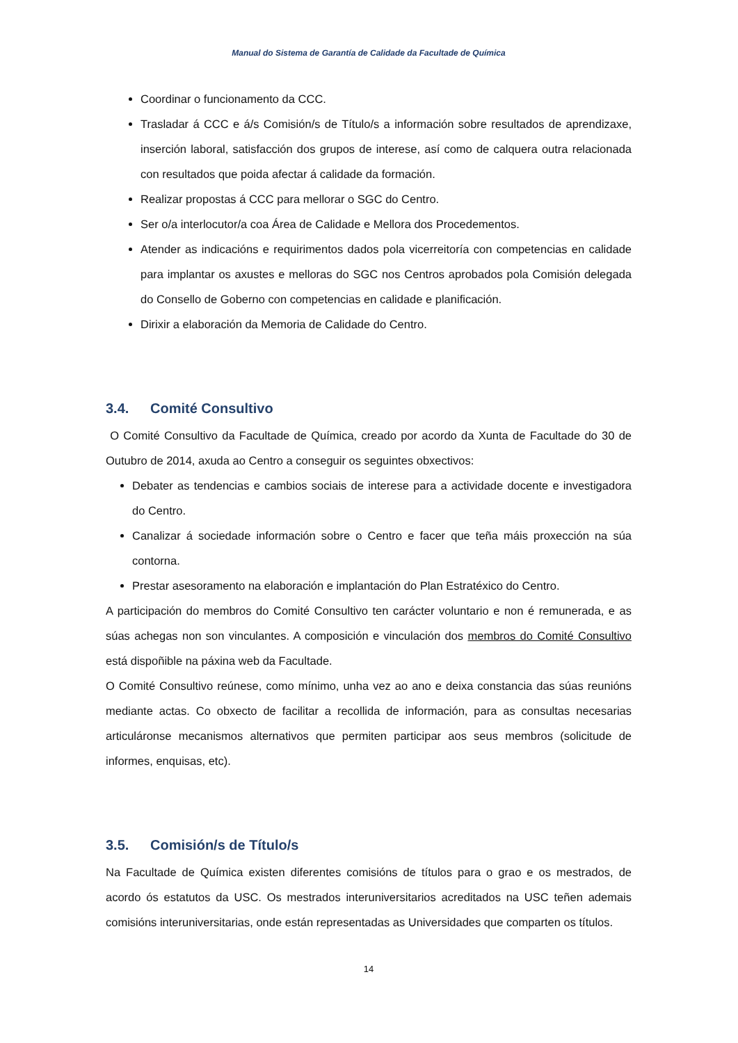Manual do Sistema de Garantía de Calidade da Facultade de Química
Coordinar o funcionamento da CCC.
Trasladar á CCC e á/s Comisión/s de Título/s a información sobre resultados de aprendizaxe, inserción laboral, satisfacción dos grupos de interese, así como de calquera outra relacionada con resultados que poida afectar á calidade da formación.
Realizar propostas á CCC para mellorar o SGC do Centro.
Ser o/a interlocutor/a coa Área de Calidade e Mellora dos Procedementos.
Atender as indicacións e requirimentos dados pola vicerreitoría con competencias en calidade para implantar os axustes e melloras do SGC nos Centros aprobados pola Comisión delegada do Consello de Goberno con competencias en calidade e planificación.
Dirixir a elaboración da Memoria de Calidade do Centro.
3.4. Comité Consultivo
O Comité Consultivo da Facultade de Química, creado por acordo da Xunta de Facultade do 30 de Outubro de 2014, axuda ao Centro a conseguir os seguintes obxectivos:
Debater as tendencias e cambios sociais de interese para a actividade docente e investigadora do Centro.
Canalizar á sociedade información sobre o Centro e facer que teña máis proxección na súa contorna.
Prestar asesoramento na elaboración e implantación do Plan Estratéxico do Centro.
A participación do membros do Comité Consultivo ten carácter voluntario e non é remunerada, e as súas achegas non son vinculantes. A composición e vinculación dos membros do Comité Consultivo está dispoñible na páxina web da Facultade.
O Comité Consultivo reúnese, como mínimo, unha vez ao ano e deixa constancia das súas reunións mediante actas. Co obxecto de facilitar a recollida de información, para as consultas necesarias articuláronse mecanismos alternativos que permiten participar aos seus membros (solicitude de informes, enquisas, etc).
3.5. Comisión/s de Título/s
Na Facultade de Química existen diferentes comisións de títulos para o grao e os mestrados, de acordo ós estatutos da USC. Os mestrados interuniversitarios acreditados na USC teñen ademais comisións interuniversitarias, onde están representadas as Universidades que comparten os títulos.
14